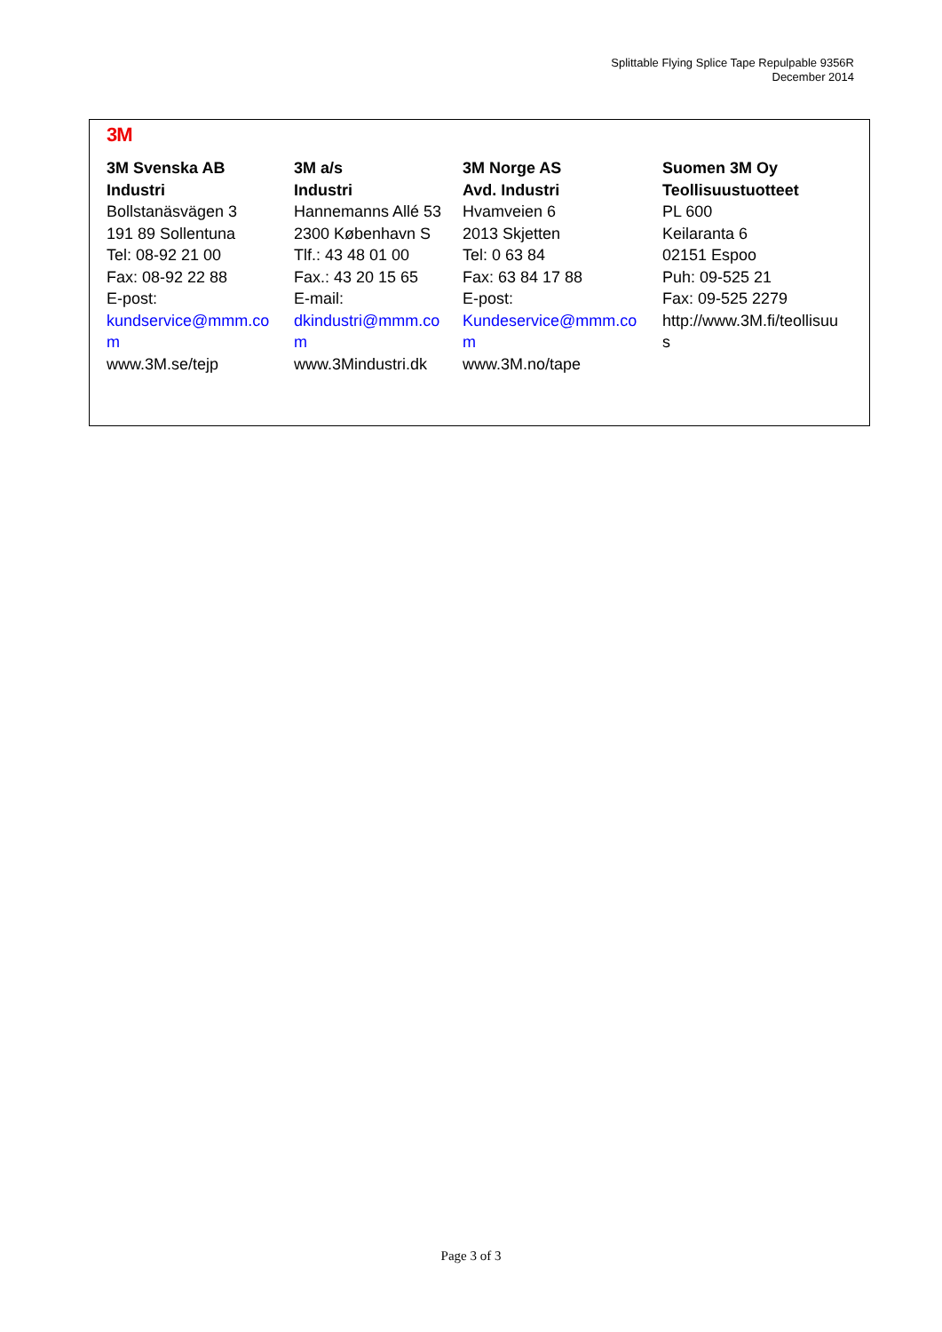Splittable Flying Splice Tape Repulpable 9356R
December 2014
3M
| 3M Svenska AB Industri Bollstanäsvägen 3 191 89 Sollentuna Tel: 08-92 21 00 Fax: 08-92 22 88 E-post: kundservice@mmm.co m www.3M.se/tejp | 3M a/s Industri Hannemanns Allé 53 2300 København S Tlf.: 43 48 01 00 Fax.: 43 20 15 65 E-mail: dkindustri@mmm.co m www.3Mindustri.dk | 3M Norge AS Avd. Industri Hvamveien 6 2013 Skjetten Tel: 0 63 84 Fax: 63 84 17 88 E-post: Kundeservice@mmm.co m www.3M.no/tape | Suomen 3M Oy Teollisuustuotteet PL 600 Keilaranta 6 02151 Espoo Puh: 09-525 21 Fax: 09-525 2279 http://www.3M.fi/teollisuu s |
Page 3 of 3